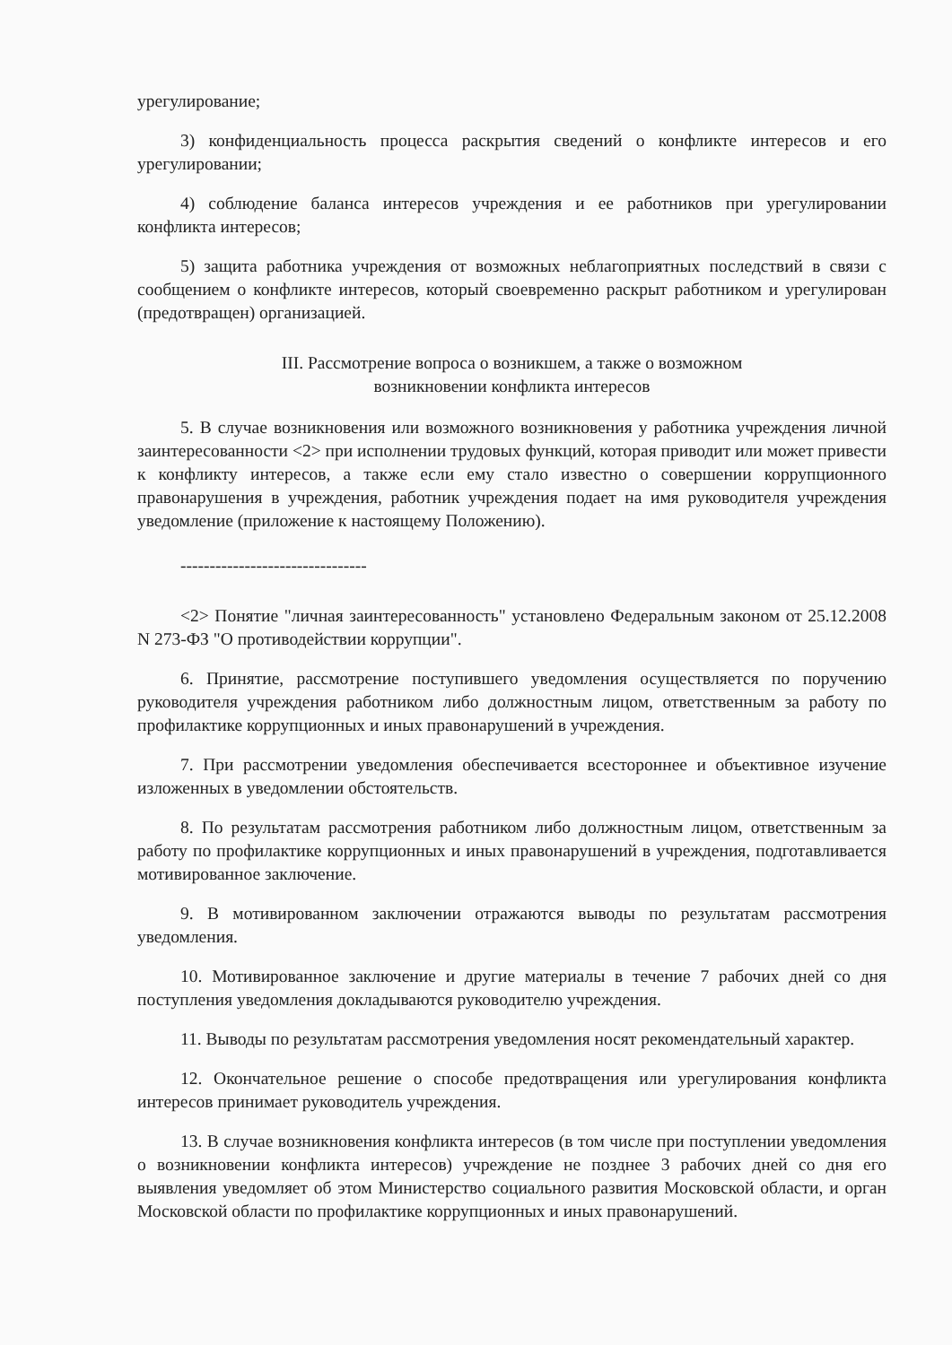урегулирование;
3) конфиденциальность процесса раскрытия сведений о конфликте интересов и его урегулировании;
4) соблюдение баланса интересов учреждения и ее работников при урегулировании конфликта интересов;
5) защита работника учреждения от возможных неблагоприятных последствий в связи с сообщением о конфликте интересов, который своевременно раскрыт работником и урегулирован (предотвращен) организацией.
III. Рассмотрение вопроса о возникшем, а также о возможном
возникновении конфликта интересов
5. В случае возникновения или возможного возникновения у работника учреждения личной заинтересованности <2> при исполнении трудовых функций, которая приводит или может привести к конфликту интересов, а также если ему стало известно о совершении коррупционного правонарушения в учреждения, работник учреждения подает на имя руководителя учреждения уведомление (приложение к настоящему Положению).
--------------------------------
<2> Понятие "личная заинтересованность" установлено Федеральным законом от 25.12.2008 N 273-ФЗ "О противодействии коррупции".
6. Принятие, рассмотрение поступившего уведомления осуществляется по поручению руководителя учреждения работником либо должностным лицом, ответственным за работу по профилактике коррупционных и иных правонарушений в учреждения.
7. При рассмотрении уведомления обеспечивается всестороннее и объективное изучение изложенных в уведомлении обстоятельств.
8. По результатам рассмотрения работником либо должностным лицом, ответственным за работу по профилактике коррупционных и иных правонарушений в учреждения, подготавливается мотивированное заключение.
9. В мотивированном заключении отражаются выводы по результатам рассмотрения уведомления.
10. Мотивированное заключение и другие материалы в течение 7 рабочих дней со дня поступления уведомления докладываются руководителю учреждения.
11. Выводы по результатам рассмотрения уведомления носят рекомендательный характер.
12. Окончательное решение о способе предотвращения или урегулирования конфликта интересов принимает руководитель учреждения.
13. В случае возникновения конфликта интересов (в том числе при поступлении уведомления о возникновении конфликта интересов) учреждение не позднее 3 рабочих дней со дня его выявления уведомляет об этом Министерство социального развития Московской области, и орган Московской области по профилактике коррупционных и иных правонарушений.